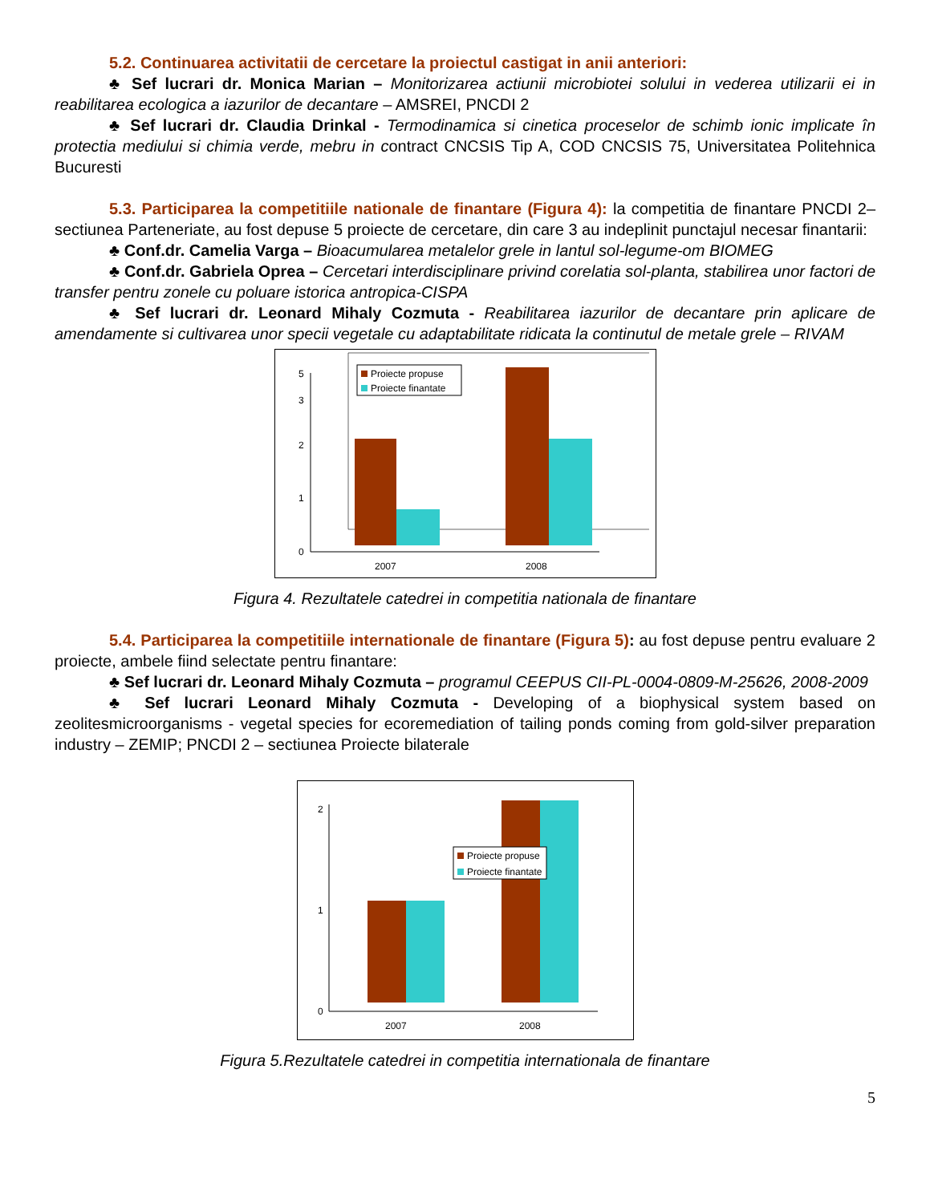5.2. Continuarea activitatii de cercetare la proiectul castigat in anii anteriori:
♣ Sef lucrari dr. Monica Marian – Monitorizarea actiunii microbiotei solului in vederea utilizarii ei in reabilitarea ecologica a iazurilor de decantare – AMSREI, PNCDI 2
♣ Sef lucrari dr. Claudia Drinkal - Termodinamica si cinetica proceselor de schimb ionic implicate în protectia mediului si chimia verde, mebru in contract CNCSIS Tip A, COD CNCSIS 75, Universitatea Politehnica Bucuresti
5.3. Participarea la competitiile nationale de finantare (Figura 4): la competitia de finantare PNCDI 2– sectiunea Parteneriate, au fost depuse 5 proiecte de cercetare, din care 3 au indeplinit punctajul necesar finantarii:
♣ Conf.dr. Camelia Varga – Bioacumularea metalelor grele in lantul sol-legume-om BIOMEG
♣ Conf.dr. Gabriela Oprea – Cercetari interdisciplinare privind corelatia sol-planta, stabilirea unor factori de transfer pentru zonele cu poluare istorica antropica-CISPA
♣ Sef lucrari dr. Leonard Mihaly Cozmuta - Reabilitarea iazurilor de decantare prin aplicare de amendamente si cultivarea unor specii vegetale cu adaptabilitate ridicata la continutul de metale grele – RIVAM
0
1
2
3
5
Proiecte propuse
Proiecte finantate
2007
2008
Figura 4. Rezultatele catedrei in competitia nationala de finantare
5.4. Participarea la competitiile internationale de finantare (Figura 5): au fost depuse pentru evaluare 2 proiecte, ambele fiind selectate pentru finantare:
♣ Sef lucrari dr. Leonard Mihaly Cozmuta – programul CEEPUS CII-PL-0004-0809-M-25626, 2008-2009
♣ Sef lucrari Leonard Mihaly Cozmuta - Developing of a biophysical system based on zeolitesmicroorganisms - vegetal species for ecoremediation of tailing ponds coming from gold-silver preparation industry – ZEMIP; PNCDI 2 – sectiunea Proiecte bilaterale
0
1
2
Proiecte propuse
Proiecte finantate
2007
2008
Figura 5.Rezultatele catedrei in competitia internationala de finantare
5